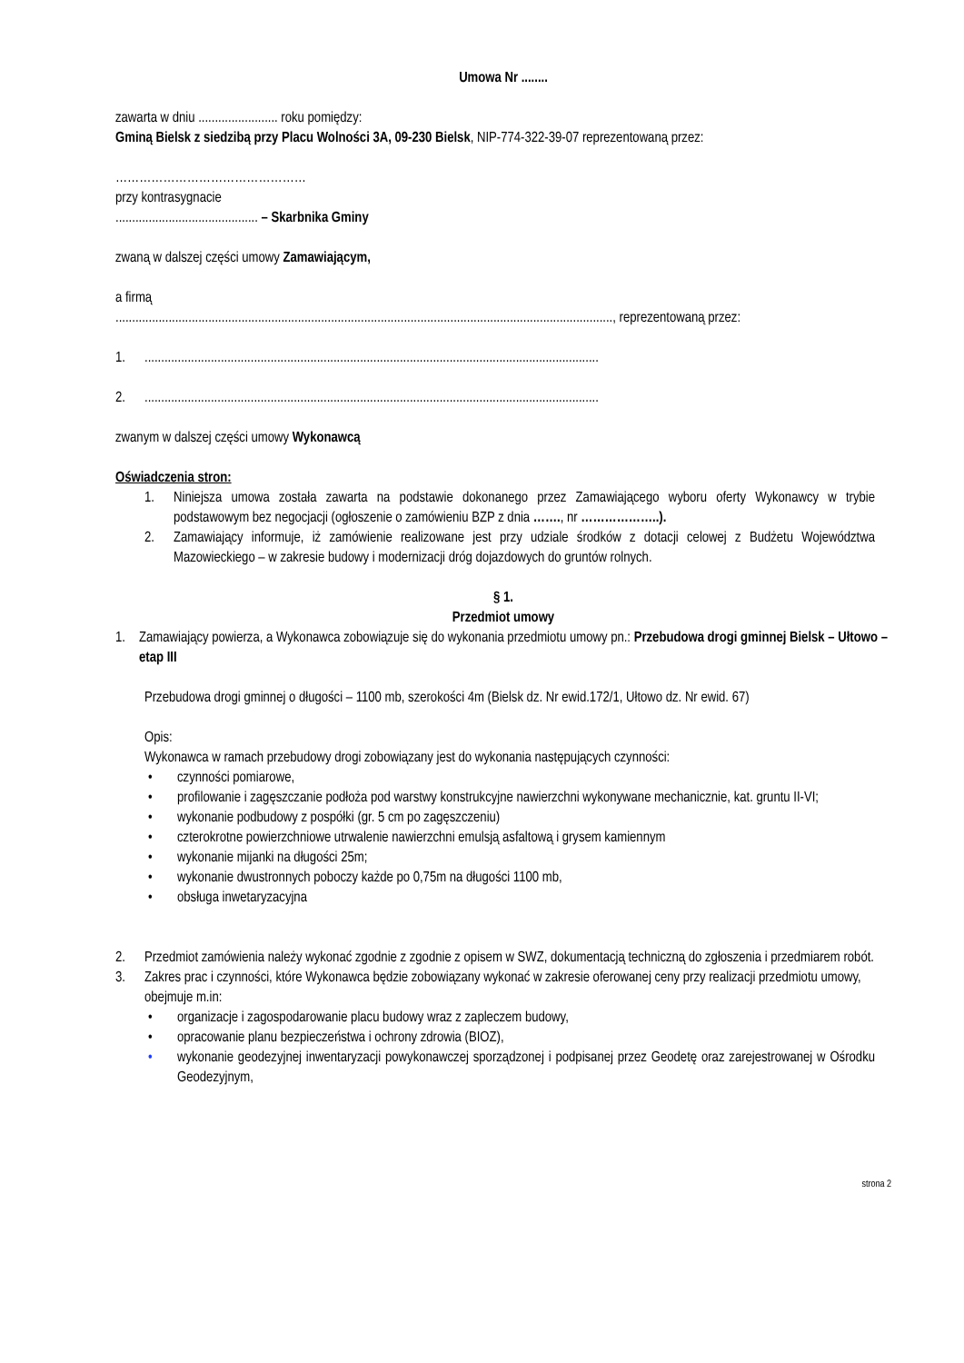Umowa Nr ........
zawarta w dniu ........................ roku pomiędzy:
Gminą Bielsk z siedzibą przy Placu Wolności 3A, 09-230 Bielsk, NIP-774-322-39-07 reprezentowaną przez:
…………………………………………
przy kontrasygnacie
........................................... – Skarbnika Gminy
zwaną w dalszej części umowy Zamawiającym,
a firmą
......................................................................................................................................................, reprezentowaną przez:
1..........................................................................................................................................
2..........................................................................................................................................
zwanym w dalszej części umowy Wykonawcą
Oświadczenia stron:
1. Niniejsza umowa została zawarta na podstawie dokonanego przez Zamawiającego wyboru oferty Wykonawcy w trybie podstawowym bez negocjacji (ogłoszenie o zamówieniu BZP z dnia ……., nr ………………..).
2. Zamawiający informuje, iż zamówienie realizowane jest przy udziale środków z dotacji celowej z Budżetu Województwa Mazowieckiego – w zakresie budowy i modernizacji dróg dojazdowych do gruntów rolnych.
§ 1.
Przedmiot umowy
1. Zamawiający powierza, a Wykonawca zobowiązuje się do wykonania przedmiotu umowy pn.: Przebudowa drogi gminnej Bielsk – Ułtowo – etap III
Przebudowa drogi gminnej o długości – 1100 mb, szerokości 4m (Bielsk dz. Nr ewid.172/1, Ułtowo dz. Nr ewid. 67)
Opis:
Wykonawca w ramach przebudowy drogi zobowiązany jest do wykonania następujących czynności:
• czynności pomiarowe,
• profilowanie i zagęszczanie podłoża pod warstwy konstrukcyjne nawierzchni wykonywane mechanicznie, kat. gruntu II-VI;
• wykonanie podbudowy z pospółki (gr. 5 cm po zagęszczeniu)
• czterokrotne powierzchniowe utrwalenie nawierzchni emulsją asfaltową i grysem kamiennym
• wykonanie mijanki na długości 25m;
• wykonanie dwustronnych poboczy każde po 0,75m na długości 1100 mb,
• obsługa inwetaryzacyjna
2. Przedmiot zamówienia należy wykonać zgodnie z zgodnie z opisem w SWZ, dokumentacją techniczną do zgłoszenia i przedmiarem robót.
3. Zakres prac i czynności, które Wykonawca będzie zobowiązany wykonać w zakresie oferowanej ceny przy realizacji przedmiotu umowy, obejmuje m.in:
• organizacje i zagospodarowanie placu budowy wraz z zapleczem budowy,
• opracowanie planu bezpieczeństwa i ochrony zdrowia (BIOZ),
• wykonanie geodezyjnej inwentaryzacji powykonawczej sporządzonej i podpisanej przez Geodetę oraz zarejestrowanej w Ośrodku Geodezyjnym,
strona 2